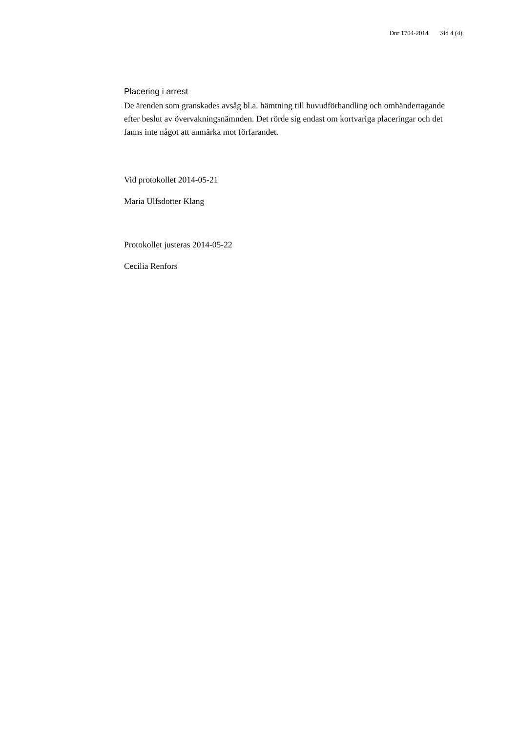Dnr 1704-2014 Sid 4 (4)
Placering i arrest
De ärenden som granskades avsåg bl.a. hämtning till huvudförhandling och omhändertagande efter beslut av övervakningsnämnden. Det rörde sig endast om kortvariga placeringar och det fanns inte något att anmärka mot förfarandet.
Vid protokollet 2014-05-21
Maria Ulfsdotter Klang
Protokollet justeras 2014-05-22
Cecilia Renfors